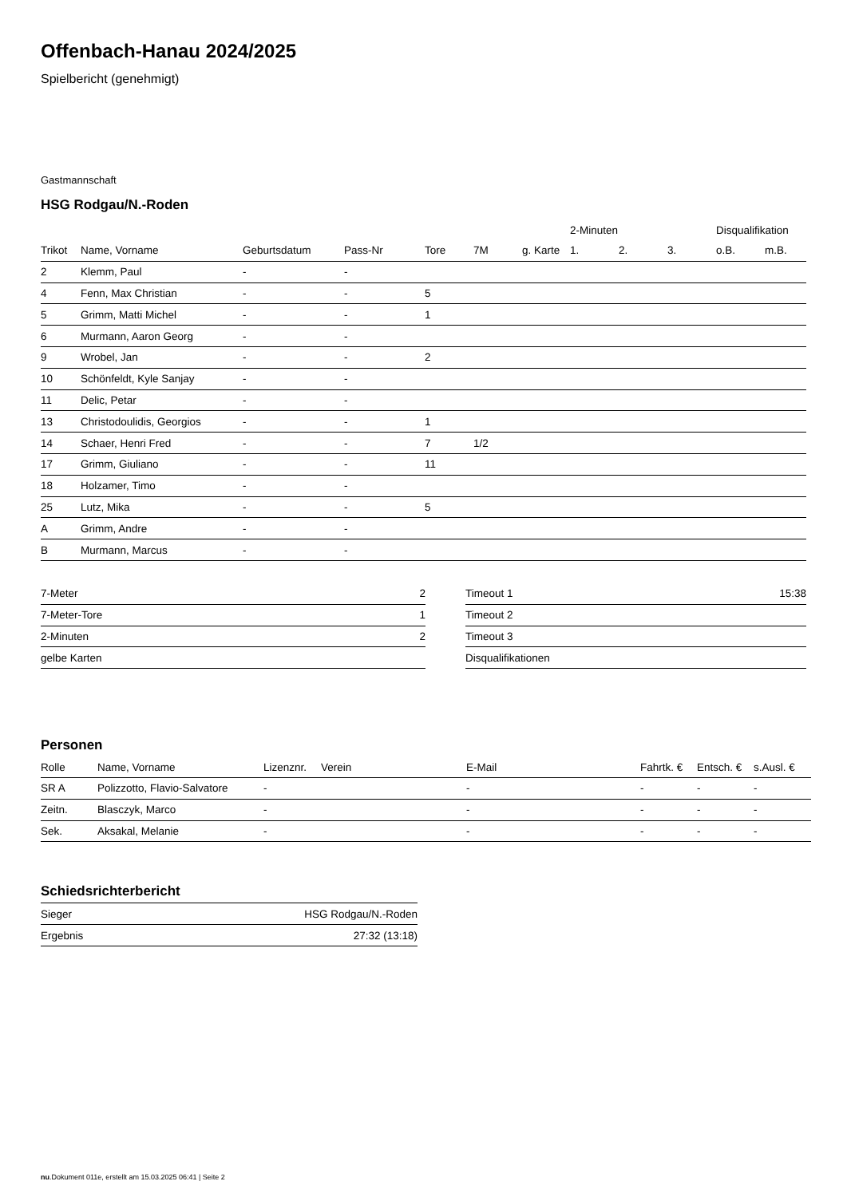Offenbach-Hanau 2024/2025
Spielbericht (genehmigt)
Gastmannschaft
HSG Rodgau/N.-Roden
| | | | | | | | 2-Minuten | | | Disqualifikation | |
| --- | --- | --- | --- | --- | --- | --- | --- | --- | --- | --- | --- |
| Trikot | Name, Vorname | Geburtsdatum | Pass-Nr | Tore | 7M | g. Karte | 1. | 2. | 3. | o.B. | m.B. |
| 2 | Klemm, Paul | - | - | | | | | | | | |
| 4 | Fenn, Max Christian | - | - | 5 | | | | | | | |
| 5 | Grimm, Matti Michel | - | - | 1 | | | | | | | |
| 6 | Murmann, Aaron Georg | - | - | | | | | | | | |
| 9 | Wrobel, Jan | - | - | 2 | | | | | | | |
| 10 | Schönfeldt, Kyle Sanjay | - | - | | | | | | | | |
| 11 | Delic, Petar | - | - | | | | | | | | |
| 13 | Christodoulidis, Georgios | - | - | 1 | | | | | | | |
| 14 | Schaer, Henri Fred | - | - | 7 | 1/2 | | | | | | |
| 17 | Grimm, Giuliano | - | - | 11 | | | | | | | |
| 18 | Holzamer, Timo | - | - | | | | | | | | |
| 25 | Lutz, Mika | - | - | 5 | | | | | | | |
| A | Grimm, Andre | - | - | | | | | | | | |
| B | Murmann, Marcus | - | - | | | | | | | | |
| 7-Meter | 2 |
| 7-Meter-Tore | 1 |
| 2-Minuten | 2 |
| gelbe Karten | |
| Timeout 1 | 15:38 |
| Timeout 2 | |
| Timeout 3 | |
| Disqualifikationen | |
Personen
| Rolle | Name, Vorname | Lizenznr. | Verein | E-Mail | Fahrtk. € | Entsch. € | s.Ausl. € |
| --- | --- | --- | --- | --- | --- | --- | --- |
| SR A | Polizzotto, Flavio-Salvatore | - | | - | - | - | - |
| Zeitn. | Blasczyk, Marco | - | | - | - | - | - |
| Sek. | Aksakal, Melanie | - | | - | - | - | - |
Schiedsrichterbericht
| Sieger | HSG Rodgau/N.-Roden |
| Ergebnis | 27:32 (13:18) |
nu.Dokument 011e, erstellt am 15.03.2025 06:41 | Seite 2